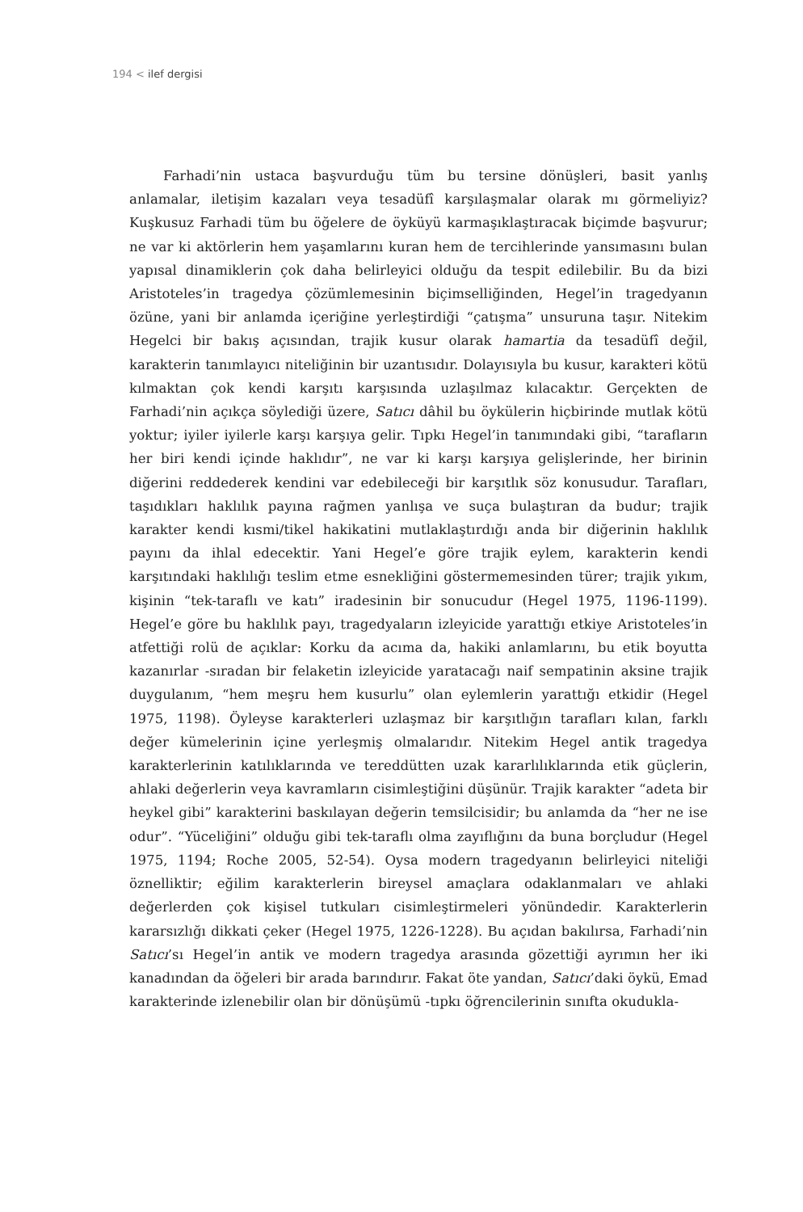194 < ilef dergisi
Farhadi’nin ustaca başvurduğu tüm bu tersine dönüşleri, basit yanlış anlamalar, iletişim kazaları veya tesadüfî karşılaşmalar olarak mı görmeliyiz? Kuşkusuz Farhadi tüm bu öğelere de öyküyü karmaşıklaştıracak biçimde başvurur; ne var ki aktörlerin hem yaşamlarını kuran hem de tercihlerinde yansımasını bulan yapısal dinamiklerin çok daha belirleyici olduğu da tespit edilebilir. Bu da bizi Aristoteles’in tragedya çözümlemesinin biçimselliğinden, Hegel’in tragedyanın özüne, yani bir anlamda içeriğine yerleştirdiği “çatışma” unsuruna taşır. Nitekim Hegelci bir bakış açısından, trajik kusur olarak hamartia da tesadüfî değil, karakterin tanımlayıcı niteliğinin bir uzantısıdır. Dolayısıyla bu kusur, karakteri kötü kılmaktan çok kendi karşıtı karşısında uzlaşılmaz kılacaktır. Gerçekten de Farhadi’nin açıkça söylediği üzere, Satıcı dâhil bu öykülerin hiçbirinde mutlak kötü yoktur; iyiler iyilerle karşı karşıya gelir. Tıpkı Hegel’in tanımındaki gibi, “tarafların her biri kendi içinde haklıdır”, ne var ki karşı karşıya gelişlerinde, her birinin diğerini reddederek kendini var edebileceği bir karşıtlık söz konusudur. Tarafları, taşıdıkları haklılık payına rağmen yanlışa ve suça bulaştıran da budur; trajik karakter kendi kısmi/tikel hakikatini mutlaklaştırdığı anda bir diğerinin haklılık payını da ihlal edecektir. Yani Hegel’e göre trajik eylem, karakterin kendi karşıtındaki haklılığı teslim etme esnekliğini göstermemesinden türer; trajik yıkım, kişinin “tek-taraflı ve katı” iradesinin bir sonucudur (Hegel 1975, 1196-1199). Hegel’e göre bu haklılık payı, tragedyaların izleyicide yarattığı etkiye Aristoteles’in atfettiği rolü de açıklar: Korku da acıma da, hakiki anlamlarını, bu etik boyutta kazanırlar -sıradan bir felaketin izleyicide yaratacağı naif sempatinin aksine trajik duygulanım, “hem meşru hem kusurlu” olan eylemlerin yarattığı etkidir (Hegel 1975, 1198). Öyleyse karakterleri uzlaşmaz bir karşıtlığın tarafları kılan, farklı değer kümelerinin içine yerleşmiş olmalarıdır. Nitekim Hegel antik tragedya karakterlerinin katılıklarında ve tereddütten uzak kararlılıklarında etik güçlerin, ahlaki değerlerin veya kavramların cisimleştiğini düşünür. Trajik karakter “adeta bir heykel gibi” karakterini baskılayan değerin temsilcisidir; bu anlamda da “her ne ise odur”. “Yüceliğini” olduğu gibi tek-taraflı olma zayıflığını da buna borçludur (Hegel 1975, 1194; Roche 2005, 52-54). Oysa modern tragedyanın belirleyici niteliği öznelliktir; eğilim karakterlerin bireysel amaçlara odaklanmaları ve ahlaki değerlerden çok kişisel tutkuları cisimleştirmeleri yönündedir. Karakterlerin kararsızlığı dikkati çeker (Hegel 1975, 1226-1228). Bu açıdan bakılırsa, Farhadi’nin Satıcı’sı Hegel’in antik ve modern tragedya arasında gözettiği ayrımın her iki kanadından da öğeleri bir arada barındırır. Fakat öte yandan, Satıcı’daki öykü, Emad karakterinde izlenebilir olan bir dönüşümü -tıpkı öğrencilerinin sınıfta okudukla-